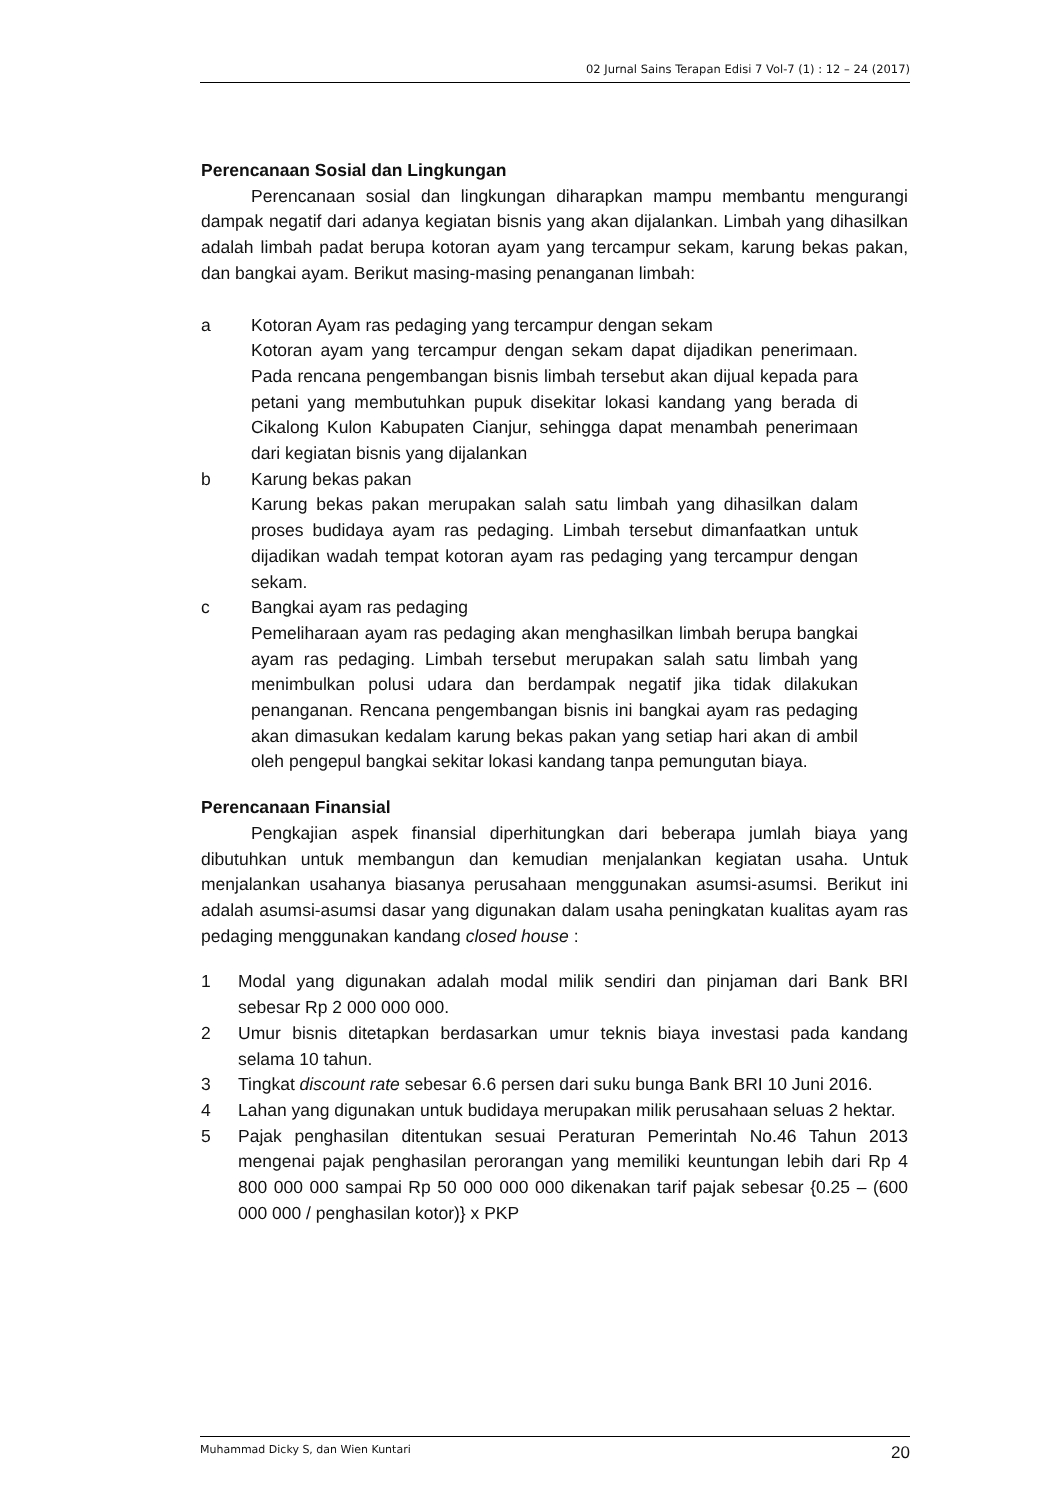02 Jurnal Sains Terapan Edisi 7 Vol-7 (1) : 12 – 24 (2017)
Perencanaan Sosial dan Lingkungan
Perencanaan sosial dan lingkungan diharapkan mampu membantu mengurangi dampak negatif dari adanya kegiatan bisnis yang akan dijalankan. Limbah yang dihasilkan adalah limbah padat berupa kotoran ayam yang tercampur sekam, karung bekas pakan, dan bangkai ayam. Berikut masing-masing penanganan limbah:
a Kotoran Ayam ras pedaging yang tercampur dengan sekam
Kotoran ayam yang tercampur dengan sekam dapat dijadikan penerimaan. Pada rencana pengembangan bisnis limbah tersebut akan dijual kepada para petani yang membutuhkan pupuk disekitar lokasi kandang yang berada di Cikalong Kulon Kabupaten Cianjur, sehingga dapat menambah penerimaan dari kegiatan bisnis yang dijalankan
b Karung bekas pakan
Karung bekas pakan merupakan salah satu limbah yang dihasilkan dalam proses budidaya ayam ras pedaging. Limbah tersebut dimanfaatkan untuk dijadikan wadah tempat kotoran ayam ras pedaging yang tercampur dengan sekam.
c Bangkai ayam ras pedaging
Pemeliharaan ayam ras pedaging akan menghasilkan limbah berupa bangkai ayam ras pedaging. Limbah tersebut merupakan salah satu limbah yang menimbulkan polusi udara dan berdampak negatif jika tidak dilakukan penanganan. Rencana pengembangan bisnis ini bangkai ayam ras pedaging akan dimasukan kedalam karung bekas pakan yang setiap hari akan di ambil oleh pengepul bangkai sekitar lokasi kandang tanpa pemungutan biaya.
Perencanaan Finansial
Pengkajian aspek finansial diperhitungkan dari beberapa jumlah biaya yang dibutuhkan untuk membangun dan kemudian menjalankan kegiatan usaha. Untuk menjalankan usahanya biasanya perusahaan menggunakan asumsi-asumsi. Berikut ini adalah asumsi-asumsi dasar yang digunakan dalam usaha peningkatan kualitas ayam ras pedaging menggunakan kandang closed house :
1 Modal yang digunakan adalah modal milik sendiri dan pinjaman dari Bank BRI sebesar Rp 2 000 000 000.
2 Umur bisnis ditetapkan berdasarkan umur teknis biaya investasi pada kandang selama 10 tahun.
3 Tingkat discount rate sebesar 6.6 persen dari suku bunga Bank BRI 10 Juni 2016.
4 Lahan yang digunakan untuk budidaya merupakan milik perusahaan seluas 2 hektar.
5 Pajak penghasilan ditentukan sesuai Peraturan Pemerintah No.46 Tahun 2013 mengenai pajak penghasilan perorangan yang memiliki keuntungan lebih dari Rp 4 800 000 000 sampai Rp 50 000 000 000 dikenakan tarif pajak sebesar {0.25 – (600 000 000 / penghasilan kotor)} x PKP
Muhammad Dicky S, dan Wien Kuntari 20